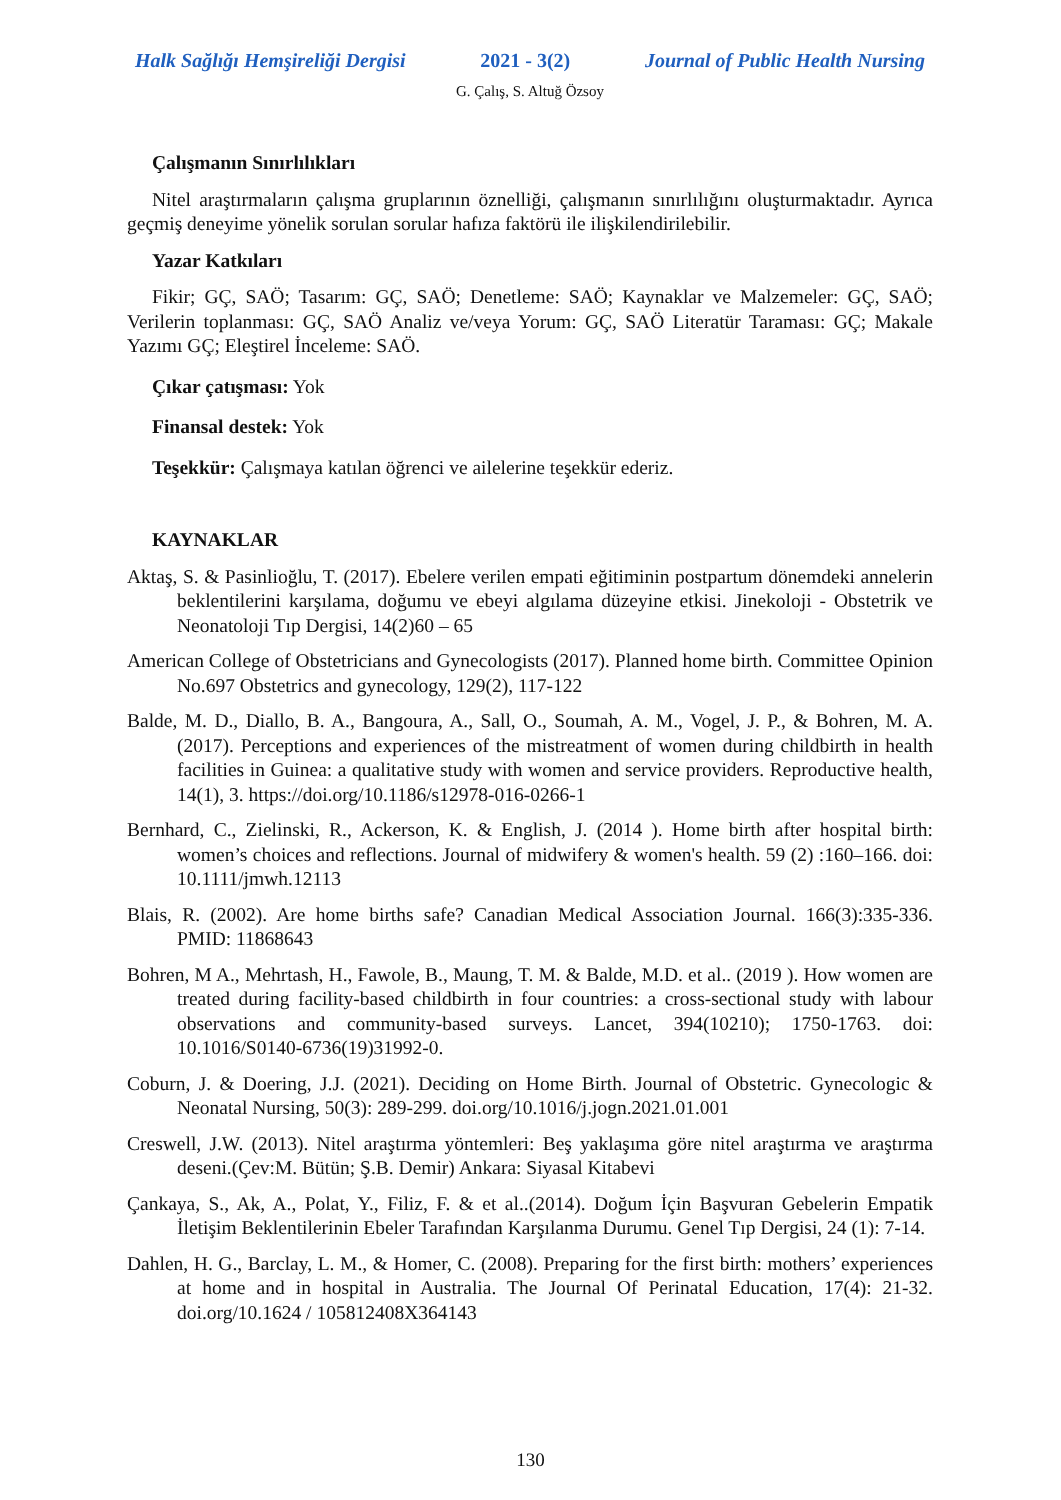Halk Sağlığı Hemşireliği Dergisi 2021 - 3(2) Journal of Public Health Nursing
G. Çalış, S. Altuğ Özsoy
Çalışmanın Sınırlılıkları
Nitel araştırmaların çalışma gruplarının öznelliği, çalışmanın sınırlılığını oluşturmaktadır. Ayrıca geçmiş deneyime yönelik sorulan sorular hafıza faktörü ile ilişkilendirilebilir.
Yazar Katkıları
Fikir; GÇ, SAÖ; Tasarım: GÇ, SAÖ; Denetleme: SAÖ; Kaynaklar ve Malzemeler: GÇ, SAÖ; Verilerin toplanması: GÇ, SAÖ Analiz ve/veya Yorum: GÇ, SAÖ Literatür Taraması: GÇ; Makale Yazımı GÇ; Eleştirel İnceleme: SAÖ.
Çıkar çatışması: Yok
Finansal destek: Yok
Teşekkür: Çalışmaya katılan öğrenci ve ailelerine teşekkür ederiz.
KAYNAKLAR
Aktaş, S. & Pasinlioğlu, T. (2017). Ebelere verilen empati eğitiminin postpartum dönemdeki annelerin beklentilerini karşılama, doğumu ve ebeyi algılama düzeyine etkisi. Jinekoloji - Obstetrik ve Neonatoloji Tıp Dergisi, 14(2)60 – 65
American College of Obstetricians and Gynecologists (2017). Planned home birth. Committee Opinion No.697 Obstetrics and gynecology, 129(2), 117-122
Balde, M. D., Diallo, B. A., Bangoura, A., Sall, O., Soumah, A. M., Vogel, J. P., & Bohren, M. A. (2017). Perceptions and experiences of the mistreatment of women during childbirth in health facilities in Guinea: a qualitative study with women and service providers. Reproductive health, 14(1), 3. https://doi.org/10.1186/s12978-016-0266-1
Bernhard, C., Zielinski, R., Ackerson, K. & English, J. (2014 ). Home birth after hospital birth: women’s choices and reflections. Journal of midwifery & women's health. 59 (2) :160–166. doi: 10.1111/jmwh.12113
Blais, R. (2002). Are home births safe? Canadian Medical Association Journal. 166(3):335-336. PMID: 11868643
Bohren, M A., Mehrtash, H., Fawole, B., Maung, T. M. & Balde, M.D. et al.. (2019 ). How women are treated during facility-based childbirth in four countries: a cross-sectional study with labour observations and community-based surveys. Lancet, 394(10210); 1750-1763. doi: 10.1016/S0140-6736(19)31992-0.
Coburn, J. & Doering, J.J. (2021). Deciding on Home Birth. Journal of Obstetric. Gynecologic & Neonatal Nursing, 50(3): 289-299. doi.org/10.1016/j.jogn.2021.01.001
Creswell, J.W. (2013). Nitel araştırma yöntemleri: Beş yaklaşıma göre nitel araştırma ve araştırma deseni.(Çev:M. Bütün; Ş.B. Demir) Ankara: Siyasal Kitabevi
Çankaya, S., Ak, A., Polat, Y., Filiz, F. & et al..(2014). Doğum İçin Başvuran Gebelerin Empatik İletişim Beklentilerinin Ebeler Tarafından Karşılanma Durumu. Genel Tıp Dergisi, 24 (1): 7-14.
Dahlen, H. G., Barclay, L. M., & Homer, C. (2008). Preparing for the first birth: mothers’ experiences at home and in hospital in Australia. The Journal Of Perinatal Education, 17(4): 21-32. doi.org/10.1624 / 105812408X364143
130